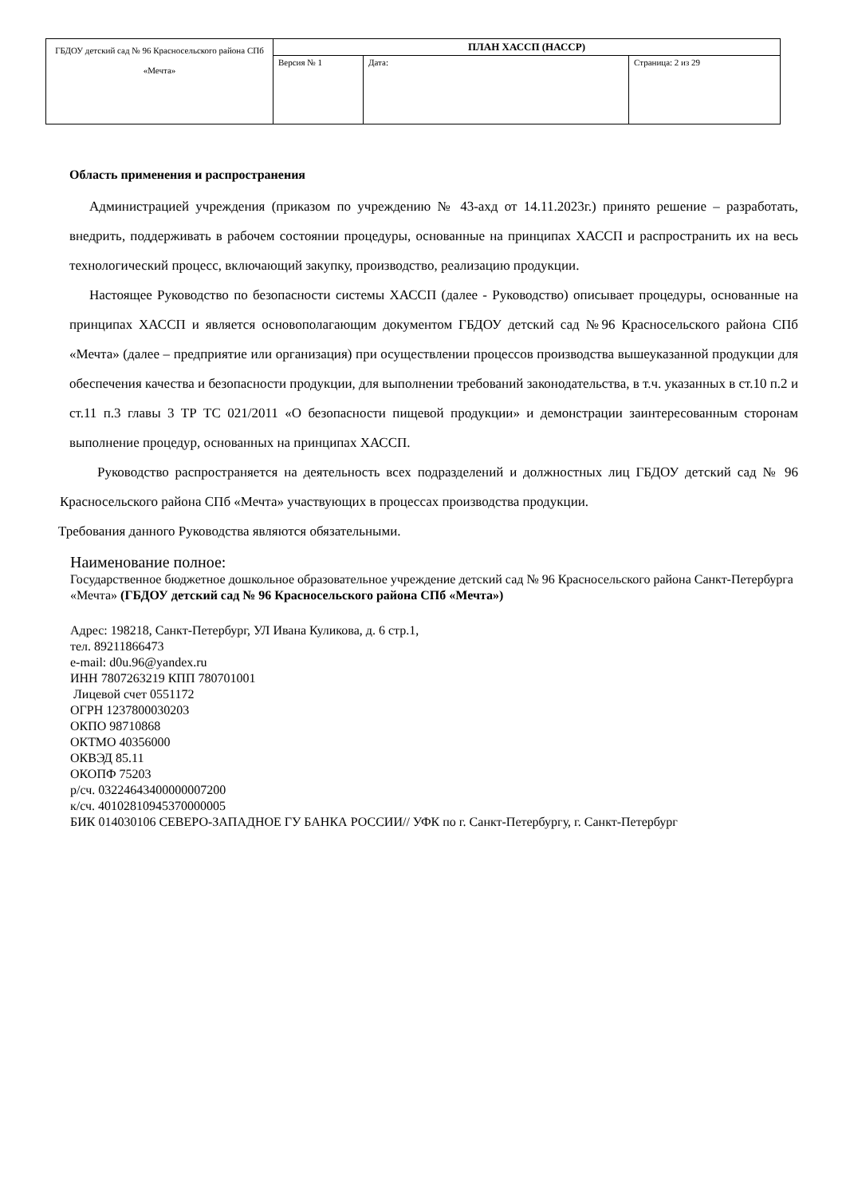| ГБДОУ детский сад № 96 Красносельского района СПб «Мечта» | ПЛАН ХАССП (НАССР) | | |
| | Версия № 1 | Дата: | Страница: 2 из 29 |
Область применения и распространения
Администрацией учреждения (приказом по учреждению № 43-ахд от 14.11.2023г.) принято решение – разработать, внедрить, поддерживать в рабочем состоянии процедуры, основанные на принципах ХАССП и распространить их на весь технологический процесс, включающий закупку, производство, реализацию продукции.
Настоящее Руководство по безопасности системы ХАССП (далее - Руководство) описывает процедуры, основанные на принципах ХАССП и является основополагающим документом ГБДОУ детский сад №96 Красносельского района СПб «Мечта» (далее – предприятие или организация) при осуществлении процессов производства вышеуказанной продукции для обеспечения качества и безопасности продукции, для выполнении требований законодательства, в т.ч. указанных в ст.10 п.2 и ст.11 п.3 главы 3 ТР ТС 021/2011 «О безопасности пищевой продукции» и демонстрации заинтересованным сторонам выполнение процедур, основанных на принципах ХАССП.
Руководство распространяется на деятельность всех подразделений и должностных лиц ГБДОУ детский сад № 96 Красносельского района СПб «Мечта» участвующих в процессах производства продукции.
Требования данного Руководства являются обязательными.
Наименование полное:
Государственное бюджетное дошкольное образовательное учреждение детский сад № 96 Красносельского района Санкт-Петербурга «Мечта» (ГБДОУ детский сад № 96 Красносельского района СПб «Мечта»)
Адрес: 198218, Санкт-Петербург, УЛ Ивана Куликова, д. 6 стр.1,
тел. 89211866473
e-mail: d0u.96@yandex.ru
ИНН 7807263219 КПП 780701001
Лицевой счет 0551172
ОГРН 1237800030203
ОКПО 98710868
ОКТМО 40356000
ОКВЭД 85.11
ОКОПФ 75203
р/сч. 03224643400000007200
к/сч. 40102810945370000005
БИК 014030106 СЕВЕРО-ЗАПАДНОЕ ГУ БАНКА РОССИИ// УФК по г. Санкт-Петербургу, г. Санкт-Петербург